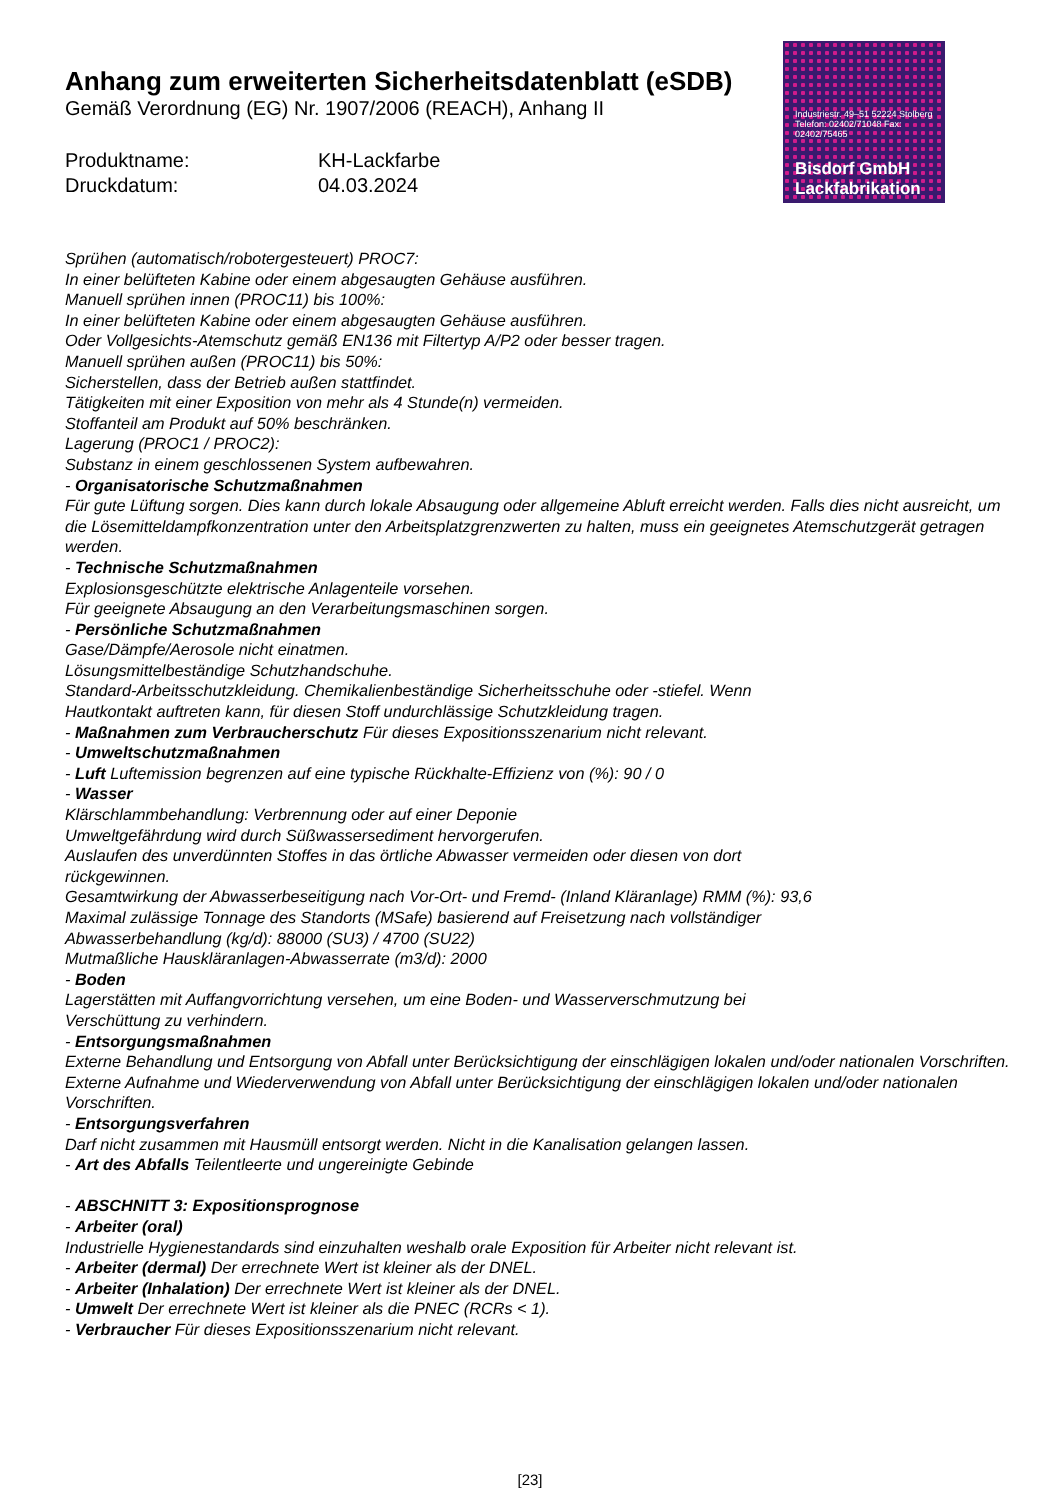Anhang zum erweiterten Sicherheitsdatenblatt (eSDB)
Gemäß Verordnung (EG) Nr. 1907/2006 (REACH), Anhang II
Produktname:
KH-Lackfarbe
Druckdatum:
04.03.2024
Industriestr. 49–51 52224 Stolberg Telefon: 02402/71048 Fax: 02402/75465
Bisdorf GmbH
Lackfabrikation
Sprühen (automatisch/robotergesteuert) PROC7:
In einer belüfteten Kabine oder einem abgesaugten Gehäuse ausführen.
Manuell sprühen innen (PROC11) bis 100%:
In einer belüfteten Kabine oder einem abgesaugten Gehäuse ausführen.
Oder Vollgesichts-Atemschutz gemäß EN136 mit Filtertyp A/P2 oder besser tragen.
Manuell sprühen außen (PROC11) bis 50%:
Sicherstellen, dass der Betrieb außen stattfindet.
Tätigkeiten mit einer Exposition von mehr als 4 Stunde(n) vermeiden.
Stoffanteil am Produkt auf 50% beschränken.
Lagerung (PROC1 / PROC2):
Substanz in einem geschlossenen System aufbewahren.
- Organisatorische Schutzmaßnahmen
Für gute Lüftung sorgen. Dies kann durch lokale Absaugung oder allgemeine Abluft erreicht werden. Falls dies nicht ausreicht, um die Lösemitteldampfkonzentration unter den Arbeitsplatzgrenzwerten zu halten, muss ein geeignetes Atemschutzgerät getragen werden.
- Technische Schutzmaßnahmen
Explosionsgeschützte elektrische Anlagenteile vorsehen.
Für geeignete Absaugung an den Verarbeitungsmaschinen sorgen.
- Persönliche Schutzmaßnahmen
Gase/Dämpfe/Aerosole nicht einatmen.
Lösungsmittelbeständige Schutzhandschuhe.
Standard-Arbeitsschutzkleidung. Chemikalienbeständige Sicherheitsschuhe oder -stiefel. Wenn
Hautkontakt auftreten kann, für diesen Stoff undurchlässige Schutzkleidung tragen.
- Maßnahmen zum Verbraucherschutz Für dieses Expositionsszenarium nicht relevant.
- Umweltschutzmaßnahmen
- Luft Luftemission begrenzen auf eine typische Rückhalte-Effizienz von (%): 90 / 0
- Wasser
Klärschlammbehandlung: Verbrennung oder auf einer Deponie
Umweltgefährdung wird durch Süßwassersediment hervorgerufen.
Auslaufen des unverdünnten Stoffes in das örtliche Abwasser vermeiden oder diesen von dort
rückgewinnen.
Gesamtwirkung der Abwasserbeseitigung nach Vor-Ort- und Fremd- (Inland Kläranlage) RMM (%): 93,6
Maximal zulässige Tonnage des Standorts (MSafe) basierend auf Freisetzung nach vollständiger
Abwasserbehandlung (kg/d): 88000 (SU3) / 4700 (SU22)
Mutmaßliche Hauskläranlagen-Abwasserrate (m3/d): 2000
- Boden
Lagerstätten mit Auffangvorrichtung versehen, um eine Boden- und Wasserverschmutzung bei
Verschüttung zu verhindern.
- Entsorgungsmaßnahmen
Externe Behandlung und Entsorgung von Abfall unter Berücksichtigung der einschlägigen lokalen und/oder nationalen Vorschriften.
Externe Aufnahme und Wiederverwendung von Abfall unter Berücksichtigung der einschlägigen lokalen und/oder nationalen Vorschriften.
- Entsorgungsverfahren
Darf nicht zusammen mit Hausmüll entsorgt werden. Nicht in die Kanalisation gelangen lassen.
- Art des Abfalls Teilentleerte und ungereinigte Gebinde
- ABSCHNITT 3: Expositionsprognose
- Arbeiter (oral)
Industrielle Hygienestandards sind einzuhalten weshalb orale Exposition für Arbeiter nicht relevant ist.
- Arbeiter (dermal) Der errechnete Wert ist kleiner als der DNEL.
- Arbeiter (Inhalation) Der errechnete Wert ist kleiner als der DNEL.
- Umwelt Der errechnete Wert ist kleiner als die PNEC (RCRs < 1).
- Verbraucher Für dieses Expositionsszenarium nicht relevant.
[23]